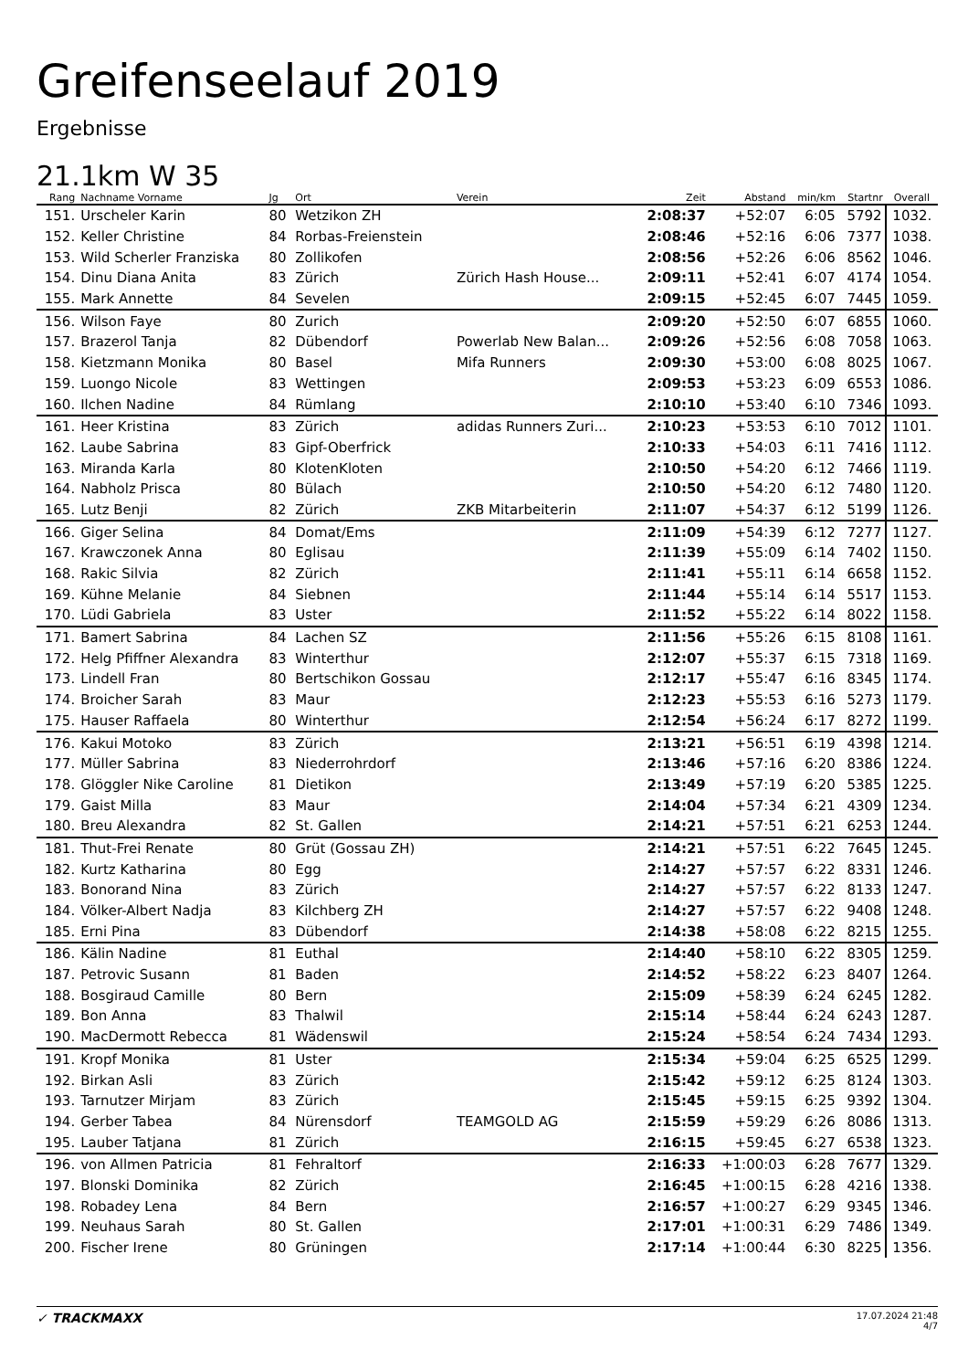Greifenseelauf 2019
Ergebnisse
21.1km W 35
| Rang | Nachname Vorname | Jg | Ort | Verein | Zeit | Abstand | min/km | Startnr | Overall |
| --- | --- | --- | --- | --- | --- | --- | --- | --- | --- |
| 151. | Urscheler Karin | 80 | Wetzikon ZH | | 2:08:37 | +52:07 | 6:05 | 5792 | 1032. |
| 152. | Keller Christine | 84 | Rorbas-Freienstein | | 2:08:46 | +52:16 | 6:06 | 7377 | 1038. |
| 153. | Wild Scherler Franziska | 80 | Zollikofen | | 2:08:56 | +52:26 | 6:06 | 8562 | 1046. |
| 154. | Dinu Diana Anita | 83 | Zürich | Zürich Hash House... | 2:09:11 | +52:41 | 6:07 | 4174 | 1054. |
| 155. | Mark Annette | 84 | Sevelen | | 2:09:15 | +52:45 | 6:07 | 7445 | 1059. |
| 156. | Wilson Faye | 80 | Zurich | | 2:09:20 | +52:50 | 6:07 | 6855 | 1060. |
| 157. | Brazerol Tanja | 82 | Dübendorf | Powerlab New Balan... | 2:09:26 | +52:56 | 6:08 | 7058 | 1063. |
| 158. | Kietzmann Monika | 80 | Basel | Mifa Runners | 2:09:30 | +53:00 | 6:08 | 8025 | 1067. |
| 159. | Luongo Nicole | 83 | Wettingen | | 2:09:53 | +53:23 | 6:09 | 6553 | 1086. |
| 160. | Ilchen Nadine | 84 | Rümlang | | 2:10:10 | +53:40 | 6:10 | 7346 | 1093. |
| 161. | Heer Kristina | 83 | Zürich | adidas Runners Zuri... | 2:10:23 | +53:53 | 6:10 | 7012 | 1101. |
| 162. | Laube Sabrina | 83 | Gipf-Oberfrick | | 2:10:33 | +54:03 | 6:11 | 7416 | 1112. |
| 163. | Miranda Karla | 80 | KlotenKloten | | 2:10:50 | +54:20 | 6:12 | 7466 | 1119. |
| 164. | Nabholz Prisca | 80 | Bülach | | 2:10:50 | +54:20 | 6:12 | 7480 | 1120. |
| 165. | Lutz Benji | 82 | Zürich | ZKB Mitarbeiterin | 2:11:07 | +54:37 | 6:12 | 5199 | 1126. |
| 166. | Giger Selina | 84 | Domat/Ems | | 2:11:09 | +54:39 | 6:12 | 7277 | 1127. |
| 167. | Krawczonek Anna | 80 | Eglisau | | 2:11:39 | +55:09 | 6:14 | 7402 | 1150. |
| 168. | Rakic Silvia | 82 | Zürich | | 2:11:41 | +55:11 | 6:14 | 6658 | 1152. |
| 169. | Kühne Melanie | 84 | Siebnen | | 2:11:44 | +55:14 | 6:14 | 5517 | 1153. |
| 170. | Lüdi Gabriela | 83 | Uster | | 2:11:52 | +55:22 | 6:14 | 8022 | 1158. |
| 171. | Bamert Sabrina | 84 | Lachen SZ | | 2:11:56 | +55:26 | 6:15 | 8108 | 1161. |
| 172. | Helg Pfiffner Alexandra | 83 | Winterthur | | 2:12:07 | +55:37 | 6:15 | 7318 | 1169. |
| 173. | Lindell Fran | 80 | Bertschikon Gossau | | 2:12:17 | +55:47 | 6:16 | 8345 | 1174. |
| 174. | Broicher Sarah | 83 | Maur | | 2:12:23 | +55:53 | 6:16 | 5273 | 1179. |
| 175. | Hauser Raffaela | 80 | Winterthur | | 2:12:54 | +56:24 | 6:17 | 8272 | 1199. |
| 176. | Kakui Motoko | 83 | Zürich | | 2:13:21 | +56:51 | 6:19 | 4398 | 1214. |
| 177. | Müller Sabrina | 83 | Niederrohrdorf | | 2:13:46 | +57:16 | 6:20 | 8386 | 1224. |
| 178. | Glöggler Nike Caroline | 81 | Dietikon | | 2:13:49 | +57:19 | 6:20 | 5385 | 1225. |
| 179. | Gaist Milla | 83 | Maur | | 2:14:04 | +57:34 | 6:21 | 4309 | 1234. |
| 180. | Breu Alexandra | 82 | St. Gallen | | 2:14:21 | +57:51 | 6:21 | 6253 | 1244. |
| 181. | Thut-Frei Renate | 80 | Grüt (Gossau ZH) | | 2:14:21 | +57:51 | 6:22 | 7645 | 1245. |
| 182. | Kurtz Katharina | 80 | Egg | | 2:14:27 | +57:57 | 6:22 | 8331 | 1246. |
| 183. | Bonorand Nina | 83 | Zürich | | 2:14:27 | +57:57 | 6:22 | 8133 | 1247. |
| 184. | Völker-Albert Nadja | 83 | Kilchberg ZH | | 2:14:27 | +57:57 | 6:22 | 9408 | 1248. |
| 185. | Erni Pina | 83 | Dübendorf | | 2:14:38 | +58:08 | 6:22 | 8215 | 1255. |
| 186. | Kälin Nadine | 81 | Euthal | | 2:14:40 | +58:10 | 6:22 | 8305 | 1259. |
| 187. | Petrovic Susann | 81 | Baden | | 2:14:52 | +58:22 | 6:23 | 8407 | 1264. |
| 188. | Bosgiraud Camille | 80 | Bern | | 2:15:09 | +58:39 | 6:24 | 6245 | 1282. |
| 189. | Bon Anna | 83 | Thalwil | | 2:15:14 | +58:44 | 6:24 | 6243 | 1287. |
| 190. | MacDermott Rebecca | 81 | Wädenswil | | 2:15:24 | +58:54 | 6:24 | 7434 | 1293. |
| 191. | Kropf Monika | 81 | Uster | | 2:15:34 | +59:04 | 6:25 | 6525 | 1299. |
| 192. | Birkan Asli | 83 | Zürich | | 2:15:42 | +59:12 | 6:25 | 8124 | 1303. |
| 193. | Tarnutzer Mirjam | 83 | Zürich | | 2:15:45 | +59:15 | 6:25 | 9392 | 1304. |
| 194. | Gerber Tabea | 84 | Nürensdorf | TEAMGOLD AG | 2:15:59 | +59:29 | 6:26 | 8086 | 1313. |
| 195. | Lauber Tatjana | 81 | Zürich | | 2:16:15 | +59:45 | 6:27 | 6538 | 1323. |
| 196. | von Allmen Patricia | 81 | Fehraltorf | | 2:16:33 | +1:00:03 | 6:28 | 7677 | 1329. |
| 197. | Blonski Dominika | 82 | Zürich | | 2:16:45 | +1:00:15 | 6:28 | 4216 | 1338. |
| 198. | Robadey Lena | 84 | Bern | | 2:16:57 | +1:00:27 | 6:29 | 9345 | 1346. |
| 199. | Neuhaus Sarah | 80 | St. Gallen | | 2:17:01 | +1:00:31 | 6:29 | 7486 | 1349. |
| 200. | Fischer Irene | 80 | Grüningen | | 2:17:14 | +1:00:44 | 6:30 | 8225 | 1356. |
✓ TRACKMAXX
17.07.2024 21:48
4/7